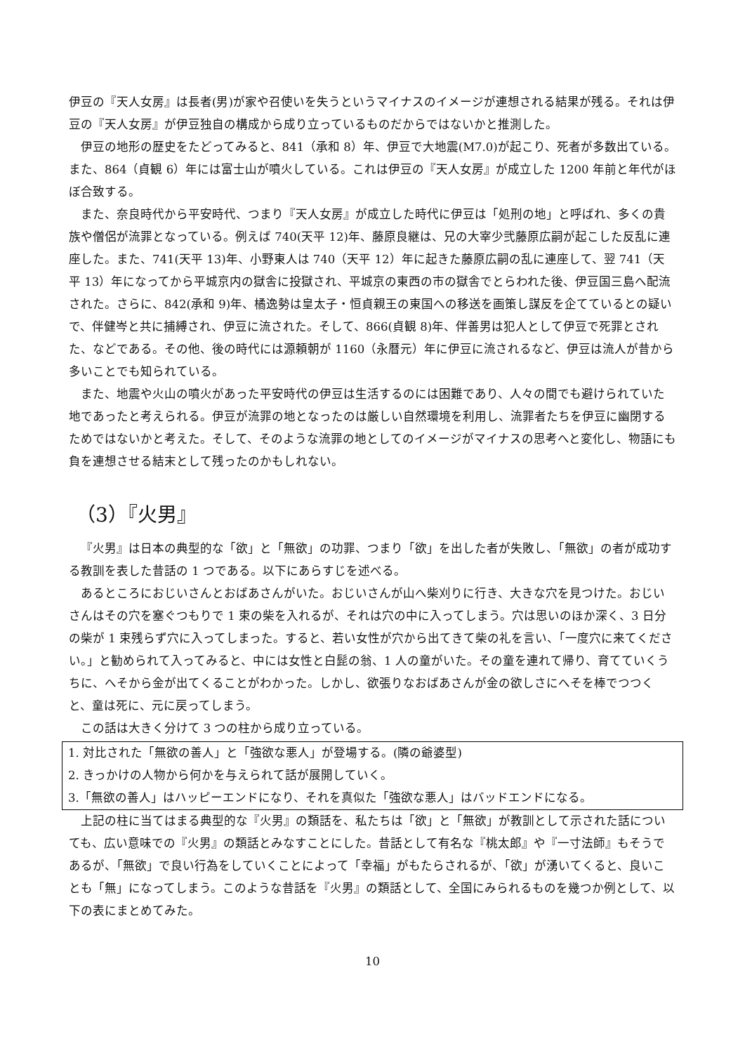伊豆の『天人女房』は長者(男)が家や召使いを失うというマイナスのイメージが連想される結果が残る。それは伊豆の『天人女房』が伊豆独自の構成から成り立っているものだからではないかと推測した。
伊豆の地形の歴史をたどってみると、841（承和 8）年、伊豆で大地震(M7.0)が起こり、死者が多数出ている。また、864（貞観 6）年には富士山が噴火している。これは伊豆の『天人女房』が成立した 1200 年前と年代がほぼ合致する。
また、奈良時代から平安時代、つまり『天人女房』が成立した時代に伊豆は「処刑の地」と呼ばれ、多くの貴族や僧侶が流罪となっている。例えば 740(天平 12)年、藤原良継は、兄の大宰少弐藤原広嗣が起こした反乱に連座した。また、741(天平 13)年、小野東人は 740（天平 12）年に起きた藤原広嗣の乱に連座して、翌 741（天平 13）年になってから平城京内の獄舎に投獄され、平城京の東西の市の獄舎でとらわれた後、伊豆国三島へ配流された。さらに、842(承和 9)年、橘逸勢は皇太子・恒貞親王の東国への移送を画策し謀反を企てているとの疑いで、伴健岑と共に捕縛され、伊豆に流された。そして、866(貞観 8)年、伴善男は犯人として伊豆で死罪とされた、などである。その他、後の時代には源頼朝が 1160（永暦元）年に伊豆に流されるなど、伊豆は流人が昔から多いことでも知られている。
また、地震や火山の噴火があった平安時代の伊豆は生活するのには困難であり、人々の間でも避けられていた地であったと考えられる。伊豆が流罪の地となったのは厳しい自然環境を利用し、流罪者たちを伊豆に幽閉するためではないかと考えた。そして、そのような流罪の地としてのイメージがマイナスの思考へと変化し、物語にも負を連想させる結末として残ったのかもしれない。
（3）『火男』
『火男』は日本の典型的な「欲」と「無欲」の功罪、つまり「欲」を出した者が失敗し、「無欲」の者が成功する教訓を表した昔話の 1 つである。以下にあらすじを述べる。
あるところにおじいさんとおばあさんがいた。おじいさんが山へ柴刈りに行き、大きな穴を見つけた。おじいさんはその穴を塞ぐつもりで 1 束の柴を入れるが、それは穴の中に入ってしまう。穴は思いのほか深く、3 日分の柴が 1 束残らず穴に入ってしまった。すると、若い女性が穴から出てきて柴の礼を言い、「一度穴に来てください。」と勧められて入ってみると、中には女性と白髭の翁、1 人の童がいた。その童を連れて帰り、育てていくうちに、へそから金が出てくることがわかった。しかし、欲張りなおばあさんが金の欲しさにへそを棒でつつくと、童は死に、元に戻ってしまう。
この話は大きく分けて 3 つの柱から成り立っている。
1. 対比された「無欲の善人」と「強欲な悪人」が登場する。(隣の爺婆型)
2. きっかけの人物から何かを与えられて話が展開していく。
3.「無欲の善人」はハッピーエンドになり、それを真似た「強欲な悪人」はバッドエンドになる。
上記の柱に当てはまる典型的な『火男』の類話を、私たちは「欲」と「無欲」が教訓として示された話についても、広い意味での『火男』の類話とみなすことにした。昔話として有名な『桃太郎』や『一寸法師』もそうであるが、「無欲」で良い行為をしていくことによって「幸福」がもたらされるが、「欲」が湧いてくると、良いことも「無」になってしまう。このような昔話を『火男』の類話として、全国にみられるものを幾つか例として、以下の表にまとめてみた。
10